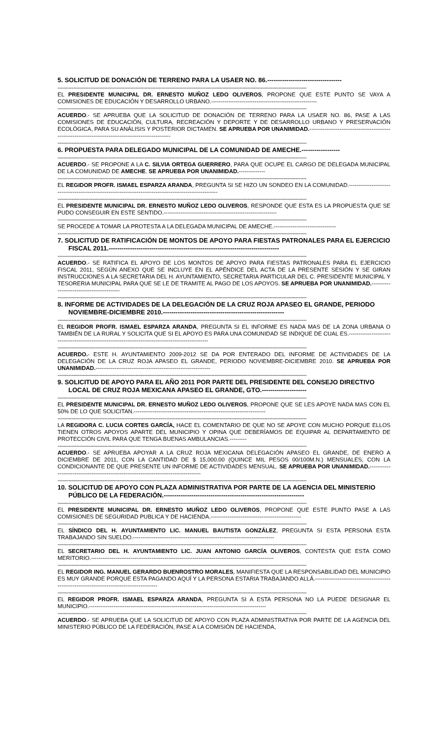5. SOLICITUD DE DONACIÓN DE TERRENO PARA LA USAER NO. 86.-----------------------------------
----------------------------------------------------------------------------------------------------------------------------------------------------------------
EL PRESIDENTE MUNICIPAL DR. ERNESTO MUÑOZ LEDO OLIVEROS, PROPONE QUE ESTE PUNTO SE VAYA A COMISIONES DE EDUCACIÓN Y DESARROLLO URBANO.--------------------------------------------------------
----------------------------------------------------------------------------------------------------------------------------------------------------------------
ACUERDO.- SE APRUEBA QUE LA SOLICITUD DE DONACIÓN DE TERRENO PARA LA USAER NO. 86, PASE A LAS COMISIONES DE EDUCACIÓN, CULTURA, RECREACIÓN Y DEPORTE Y DE DESARROLLO URBANO Y PRESERVACIÓN ECOLÓGICA, PARA SU ANÁLISIS Y POSTERIOR DICTAMEN. SE APRUEBA POR UNANIMIDAD.-------------------------------------------------------------------------------------------------------
----------------------------------------------------------------------------------------------------------------------------------------------------------------
6. PROPUESTA PARA DELEGADO MUNICIPAL DE LA COMUNIDAD DE AMECHE.------------------
----------------------------------------------------------------------------------------------------------------------------------------------------------------
ACUERDO.- SE PROPONE A LA C. SILVIA ORTEGA GUERRERO, PARA QUE OCUPE EL CARGO DE DELEGADA MUNICIPAL DE LA COMUNIDAD DE AMECHE. SE APRUEBA POR UNANIMIDAD.--------------
----------------------------------------------------------------------------------------------------------------------------------------------------------------
EL REGIDOR PROFR. ISMAEL ESPARZA ARANDA, PREGUNTA SI SE HIZO UN SONDEO EN LA COMUNIDAD.-----------------------------------------------------------------------------------------------------------
----------------------------------------------------------------------------------------------------------------------------------------------------------------
EL PRESIDENTE MUNICIPAL DR. ERNESTO MUÑOZ LEDO OLIVEROS, RESPONDE QUE ESTA ES LA PROPUESTA QUE SE PUDO CONSEGUIR EN ESTE SENTIDO.------------------------------------------------------------
----------------------------------------------------------------------------------------------------------------------------------------------------------------
SE PROCEDE A TOMAR LA PROTESTA A LA DELEGADA MUNICIPAL DE AMECHE.---------------------------------
----------------------------------------------------------------------------------------------------------------------------------------------------------------
7. SOLICITUD DE RATIFICACIÓN DE MONTOS DE APOYO PARA FIESTAS PATRONALES PARA EL EJERCICIO FISCAL 2011.--------------------------------------------------------------------------------
----------------------------------------------------------------------------------------------------------------------------------------------------------------
ACUERDO.- SE RATIFICA EL APOYO DE LOS MONTOS DE APOYO PARA FIESTAS PATRONALES PARA EL EJERCICIO FISCAL 2011, SEGÚN ANEXO QUE SE INCLUYE EN EL APÉNDICE DEL ACTA DE LA PRESENTE SESIÓN Y SE GIRAN INSTRUCCIONES A LA SECRETARIA DEL H. AYUNTAMIENTO, SECRETARIA PARTICULAR DEL C. PRESIDENTE MUNICIPAL Y TESORERIA MUNICIPAL PARA QUE SE LE DE TRAMITE AL PAGO DE LOS APOYOS. SE APRUEBA POR UNANIMIDAD.-------------------------------------------
----------------------------------------------------------------------------------------------------------------------------------------------------------------
8. INFORME DE ACTIVIDADES DE LA DELEGACIÓN DE LA CRUZ ROJA APASEO EL GRANDE, PERIODO NOVIEMBRE-DICIEMBRE 2010.---------------------------------------------------------
----------------------------------------------------------------------------------------------------------------------------------------------------------------
EL REGIDOR PROFR. ISMAEL ESPARZA ARANDA, PREGUNTA SI EL INFORME ES NADA MAS DE LA ZONA URBANA O TAMBIÉN DE LA RURAL Y SOLICITA QUE SI EL APOYO ES PARA UNA COMUNIDAD SE INDIQUE DE CUAL ES.------------------------------------------------------------------------------------------------------
----------------------------------------------------------------------------------------------------------------------------------------------------------------
ACUERDO.- ESTE H. AYUNTAMIENTO 2009-2012 SE DA POR ENTERADO DEL INFORME DE ACTIVIDADES DE LA DELEGACIÓN DE LA CRUZ ROJA APASEO EL GRANDE, PERIODO NOVIEMBRE-DICIEMBRE 2010. SE APRUEBA POR UNANIMIDAD.-------------------------------------------------------------
----------------------------------------------------------------------------------------------------------------------------------------------------------------
9. SOLICITUD DE APOYO PARA EL AÑO 2011 POR PARTE DEL PRESIDENTE DEL CONSEJO DIRECTIVO LOCAL DE CRUZ ROJA MEXICANA APASEO EL GRANDE, GTO.---------------------
----------------------------------------------------------------------------------------------------------------------------------------------------------------
EL PRESIDENTE MUNICIPAL DR. ERNESTO MUÑOZ LEDO OLIVEROS, PROPONE QUE SE LES APOYE NADA MAS CON EL 50% DE LO QUE SOLICITAN.----------------------------------------------------------------------
----------------------------------------------------------------------------------------------------------------------------------------------------------------
LA REGIDORA C. LUCIA CORTES GARCÍA, HACE EL COMENTARIO DE QUE NO SE APOYE CON MUCHO PORQUE ELLOS TIENEN OTROS APOYOS APARTE DEL MUNICIPIO Y OPINA QUE DEBERÍAMOS DE EQUIPAR AL DEPARTAMENTO DE PROTECCIÓN CIVIL PARA QUE TENGA BUENAS AMBULANCIAS.---------
----------------------------------------------------------------------------------------------------------------------------------------------------------------
ACUERDO.- SE APRUEBA APOYAR A LA CRUZ ROJA MEXICANA DELEGACIÓN APASEO EL GRANDE, DE ENERO A DICIEMBRE DE 2011, CON LA CANTIDAD DE $ 15,000.00 (QUINCE MIL PESOS 00/100M.N.) MENSUALES, CON LA CONDICIONANTE DE QUE PRESENTE UN INFORME DE ACTIVIDADES MENSUAL. SE APRUEBA POR UNANIMIDAD.---------------------------------------------------------------------------------------
----------------------------------------------------------------------------------------------------------------------------------------------------------------
10. SOLICITUD DE APOYO CON PLAZA ADMINISTRATIVA POR PARTE DE LA AGENCIA DEL MINISTERIO PÚBLICO DE LA FEDERACIÓN.------------------------------------------------------------------
----------------------------------------------------------------------------------------------------------------------------------------------------------------
EL PRESIDENTE MUNICIPAL DR. ERNESTO MUÑOZ LEDO OLIVEROS, PROPONE QUE ESTE PUNTO PASE A LAS COMISIONES DE SEGURIDAD PUBLICA Y DE HACIENDA.------------------------------------------------
----------------------------------------------------------------------------------------------------------------------------------------------------------------
EL SÍNDICO DEL H. AYUNTAMIENTO LIC. MANUEL BAUTISTA GONZÁLEZ, PREGUNTA SI ESTA PERSONA ESTA TRABAJANDO SIN SUELDO.---------------------------------------------------------------------------
----------------------------------------------------------------------------------------------------------------------------------------------------------------
EL SECRETARIO DEL H. AYUNTAMIENTO LIC. JUAN ANTONIO GARCÍA OLIVEROS, CONTESTA QUE ESTA COMO MERITORIO.-------------------------------------------------------------------------------------------------
----------------------------------------------------------------------------------------------------------------------------------------------------------------
EL REGIDOR ING. MANUEL GERARDO BUENROSTRO MORALES, MANIFIESTA QUE LA RESPONSABILIDAD DEL MUNICIPIO ES MUY GRANDE PORQUE ESTA PAGANDO AQUÍ Y LA PERSONA ESTARIA TRABAJANDO ALLÁ.---------------------------------------------------------------------------------------------
----------------------------------------------------------------------------------------------------------------------------------------------------------------
EL REGIDOR PROFR. ISMAEL ESPARZA ARANDA, PREGUNTA SI A ESTA PERSONA NO LA PUEDE DESIGNAR EL MUNICIPIO.----------------------------------------------------------------------------------------------
----------------------------------------------------------------------------------------------------------------------------------------------------------------
ACUERDO.- SE APRUEBA QUE LA SOLICITUD DE APOYO CON PLAZA ADMINISTRATIVA POR PARTE DE LA AGENCIA DEL MINISTERIO PÚBLICO DE LA FEDERACIÓN, PASE A LA COMISIÓN DE HACIENDA,